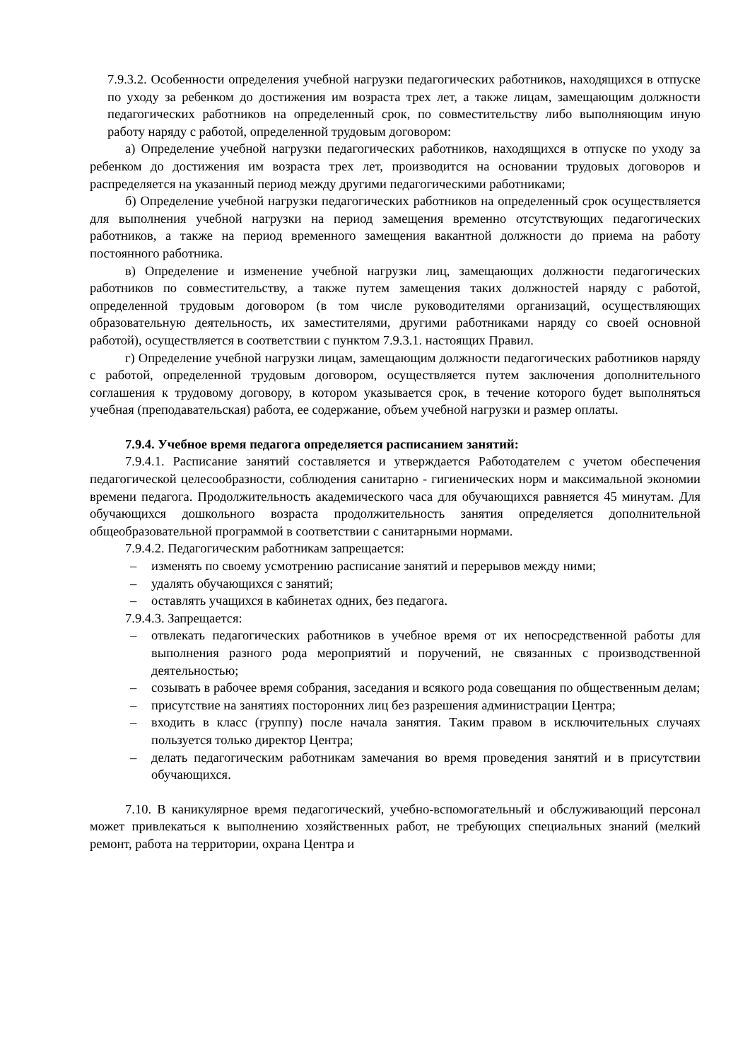7.9.3.2. Особенности определения учебной нагрузки педагогических работников, находящихся в отпуске по уходу за ребенком до достижения им возраста трех лет, а также лицам, замещающим должности педагогических работников на определенный срок, по совместительству либо выполняющим иную работу наряду с работой, определенной трудовым договором:
а) Определение учебной нагрузки педагогических работников, находящихся в отпуске по уходу за ребенком до достижения им возраста трех лет, производится на основании трудовых договоров и распределяется на указанный период между другими педагогическими работниками;
б) Определение учебной нагрузки педагогических работников на определенный срок осуществляется для выполнения учебной нагрузки на период замещения временно отсутствующих педагогических работников, а также на период временного замещения вакантной должности до приема на работу постоянного работника.
в) Определение и изменение учебной нагрузки лиц, замещающих должности педагогических работников по совместительству, а также путем замещения таких должностей наряду с работой, определенной трудовым договором (в том числе руководителями организаций, осуществляющих образовательную деятельность, их заместителями, другими работниками наряду со своей основной работой), осуществляется в соответствии с пунктом 7.9.3.1. настоящих Правил.
г) Определение учебной нагрузки лицам, замещающим должности педагогических работников наряду с работой, определенной трудовым договором, осуществляется путем заключения дополнительного соглашения к трудовому договору, в котором указывается срок, в течение которого будет выполняться учебная (преподавательская) работа, ее содержание, объем учебной нагрузки и размер оплаты.
7.9.4. Учебное время педагога определяется расписанием занятий:
7.9.4.1. Расписание занятий составляется и утверждается Работодателем с учетом обеспечения педагогической целесообразности, соблюдения санитарно - гигиенических норм и максимальной экономии времени педагога. Продолжительность академического часа для обучающихся равняется 45 минутам. Для обучающихся дошкольного возраста продолжительность занятия определяется дополнительной общеобразовательной программой в соответствии с санитарными нормами.
7.9.4.2. Педагогическим работникам запрещается:
– изменять по своему усмотрению расписание занятий и перерывов между ними;
– удалять обучающихся с занятий;
– оставлять учащихся в кабинетах одних, без педагога.
7.9.4.3. Запрещается:
– отвлекать педагогических работников в учебное время от их непосредственной работы для выполнения разного рода мероприятий и поручений, не связанных с производственной деятельностью;
– созывать в рабочее время собрания, заседания и всякого рода совещания по общественным делам;
– присутствие на занятиях посторонних лиц без разрешения администрации Центра;
– входить в класс (группу) после начала занятия. Таким правом в исключительных случаях пользуется только директор Центра;
– делать педагогическим работникам замечания во время проведения занятий и в присутствии обучающихся.
7.10. В каникулярное время педагогический, учебно-вспомогательный и обслуживающий персонал может привлекаться к выполнению хозяйственных работ, не требующих специальных знаний (мелкий ремонт, работа на территории, охрана Центра и